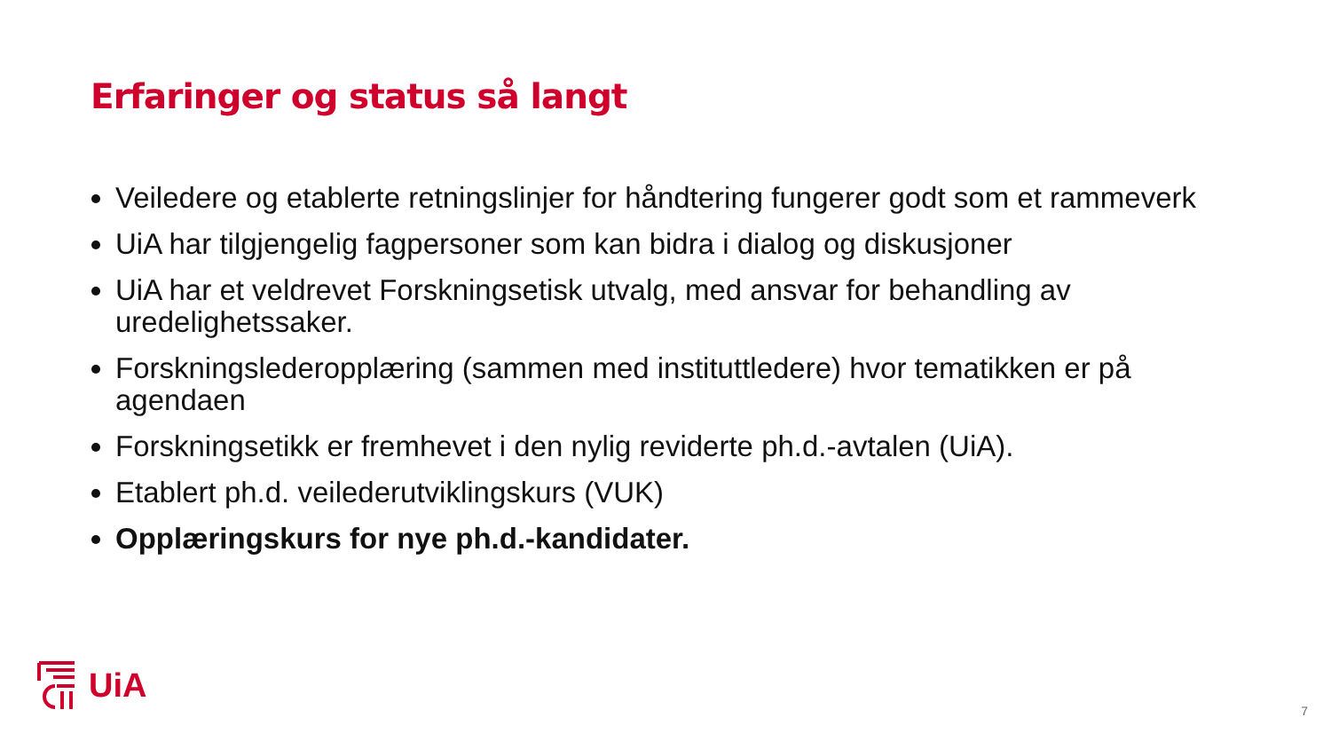Erfaringer og status så langt
Veiledere og etablerte retningslinjer for håndtering fungerer godt som et rammeverk
UiA har tilgjengelig fagpersoner som kan bidra i dialog og diskusjoner
UiA har et veldrevet Forskningsetisk utvalg, med ansvar for behandling av uredelighetssaker.
Forskningslederopplæring (sammen med instituttledere) hvor tematikken er på agendaen
Forskningsetikk er fremhevet i den nylig reviderte ph.d.-avtalen (UiA).
Etablert ph.d. veilederutviklingskurs (VUK)
Opplæringskurs for nye ph.d.-kandidater.
UiA
7